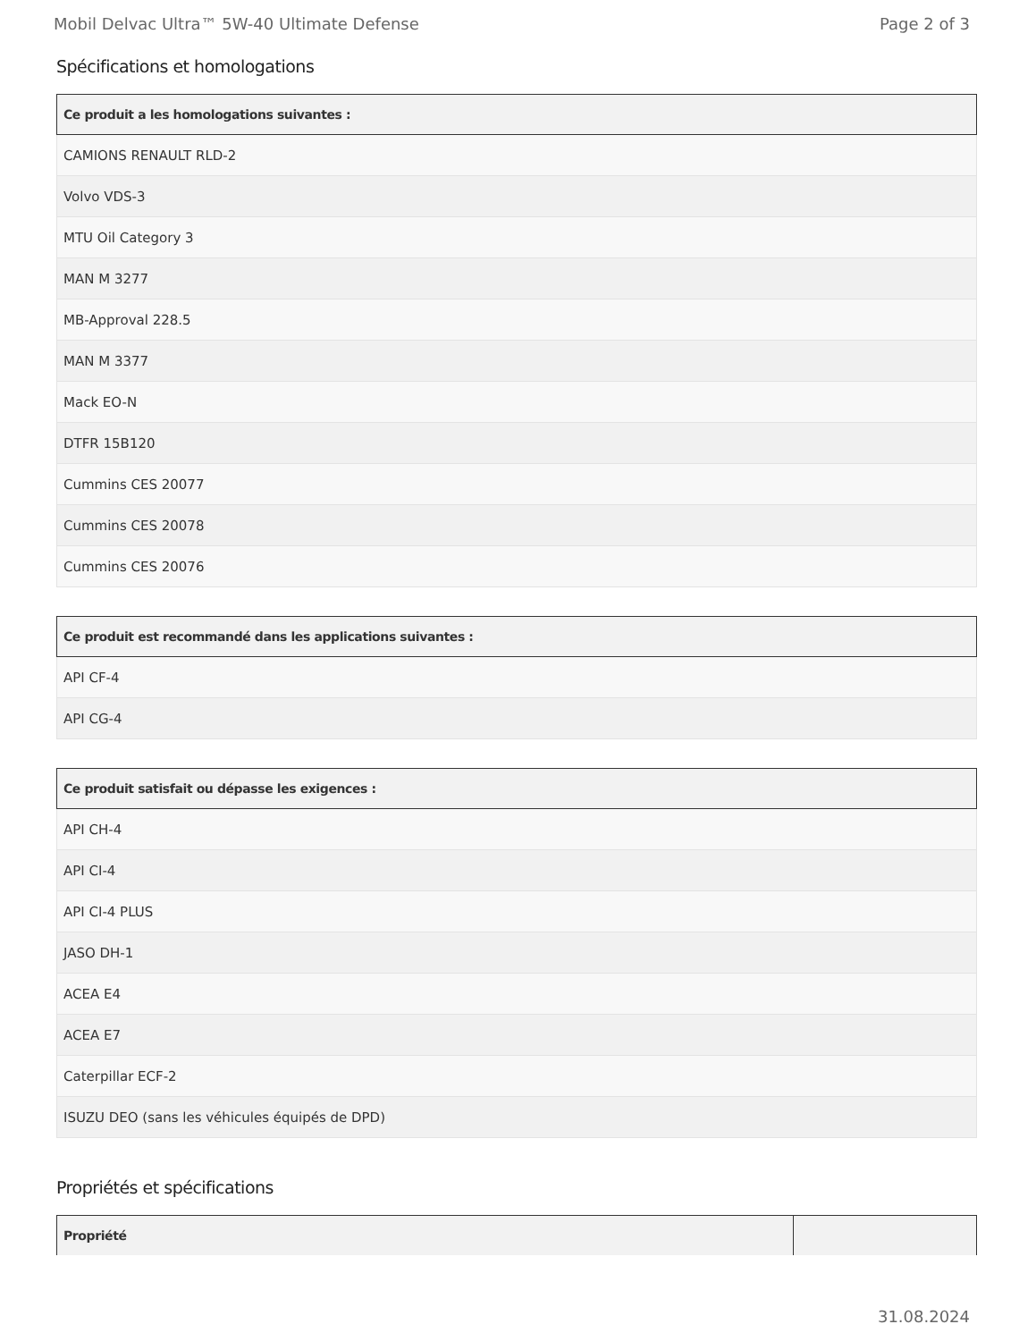Mobil Delvac Ultra™ 5W-40 Ultimate Defense Page 2 of 3
Spécifications et homologations
| Ce produit a les homologations suivantes : |
| --- |
| CAMIONS RENAULT RLD-2 |
| Volvo VDS-3 |
| MTU Oil Category 3 |
| MAN M 3277 |
| MB-Approval 228.5 |
| MAN M 3377 |
| Mack EO-N |
| DTFR 15B120 |
| Cummins CES 20077 |
| Cummins CES 20078 |
| Cummins CES 20076 |
| Ce produit est recommandé dans les applications suivantes : |
| --- |
| API CF-4 |
| API CG-4 |
| Ce produit satisfait ou dépasse les exigences : |
| --- |
| API CH-4 |
| API CI-4 |
| API CI-4 PLUS |
| JASO DH-1 |
| ACEA E4 |
| ACEA E7 |
| Caterpillar ECF-2 |
| ISUZU DEO (sans les véhicules équipés de DPD) |
Propriétés et spécifications
| Propriété | |
| --- | --- |
31.08.2024